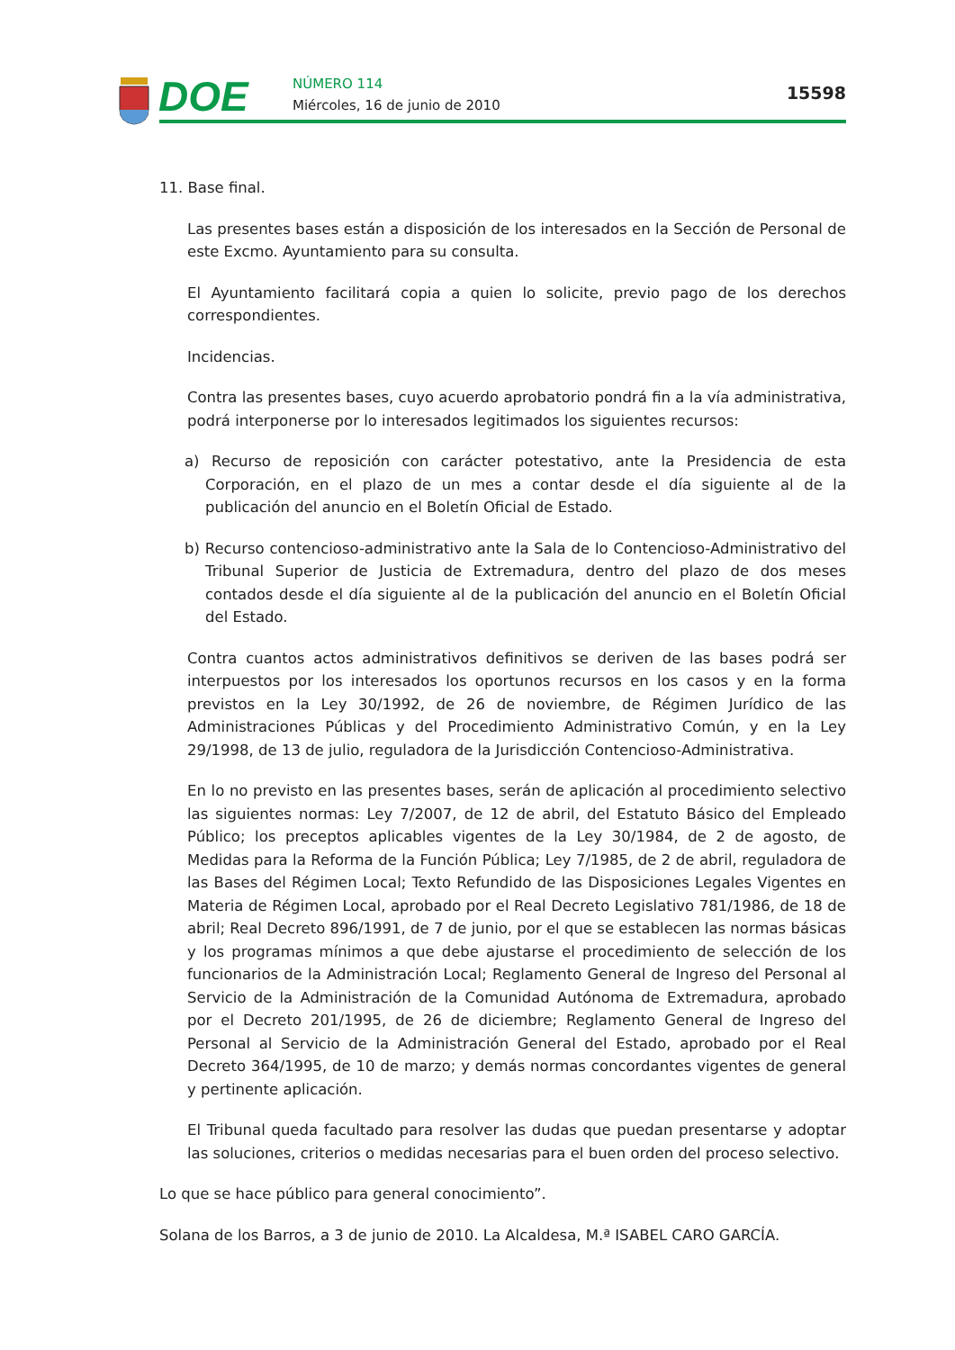DOE NÚMERO 114
Miércoles, 16 de junio de 2010
15598
11. Base final.
Las presentes bases están a disposición de los interesados en la Sección de Personal de este Excmo. Ayuntamiento para su consulta.
El Ayuntamiento facilitará copia a quien lo solicite, previo pago de los derechos correspondientes.
Incidencias.
Contra las presentes bases, cuyo acuerdo aprobatorio pondrá fin a la vía administrativa, podrá interponerse por lo interesados legitimados los siguientes recursos:
a) Recurso de reposición con carácter potestativo, ante la Presidencia de esta Corporación, en el plazo de un mes a contar desde el día siguiente al de la publicación del anuncio en el Boletín Oficial de Estado.
b) Recurso contencioso-administrativo ante la Sala de lo Contencioso-Administrativo del Tribunal Superior de Justicia de Extremadura, dentro del plazo de dos meses contados desde el día siguiente al de la publicación del anuncio en el Boletín Oficial del Estado.
Contra cuantos actos administrativos definitivos se deriven de las bases podrá ser interpuestos por los interesados los oportunos recursos en los casos y en la forma previstos en la Ley 30/1992, de 26 de noviembre, de Régimen Jurídico de las Administraciones Públicas y del Procedimiento Administrativo Común, y en la Ley 29/1998, de 13 de julio, reguladora de la Jurisdicción Contencioso-Administrativa.
En lo no previsto en las presentes bases, serán de aplicación al procedimiento selectivo las siguientes normas: Ley 7/2007, de 12 de abril, del Estatuto Básico del Empleado Público; los preceptos aplicables vigentes de la Ley 30/1984, de 2 de agosto, de Medidas para la Reforma de la Función Pública; Ley 7/1985, de 2 de abril, reguladora de las Bases del Régimen Local; Texto Refundido de las Disposiciones Legales Vigentes en Materia de Régimen Local, aprobado por el Real Decreto Legislativo 781/1986, de 18 de abril; Real Decreto 896/1991, de 7 de junio, por el que se establecen las normas básicas y los programas mínimos a que debe ajustarse el procedimiento de selección de los funcionarios de la Administración Local; Reglamento General de Ingreso del Personal al Servicio de la Administración de la Comunidad Autónoma de Extremadura, aprobado por el Decreto 201/1995, de 26 de diciembre; Reglamento General de Ingreso del Personal al Servicio de la Administración General del Estado, aprobado por el Real Decreto 364/1995, de 10 de marzo; y demás normas concordantes vigentes de general y pertinente aplicación.
El Tribunal queda facultado para resolver las dudas que puedan presentarse y adoptar las soluciones, criterios o medidas necesarias para el buen orden del proceso selectivo.
Lo que se hace público para general conocimiento”.
Solana de los Barros, a 3 de junio de 2010. La Alcaldesa, M.ª ISABEL CARO GARCÍA.